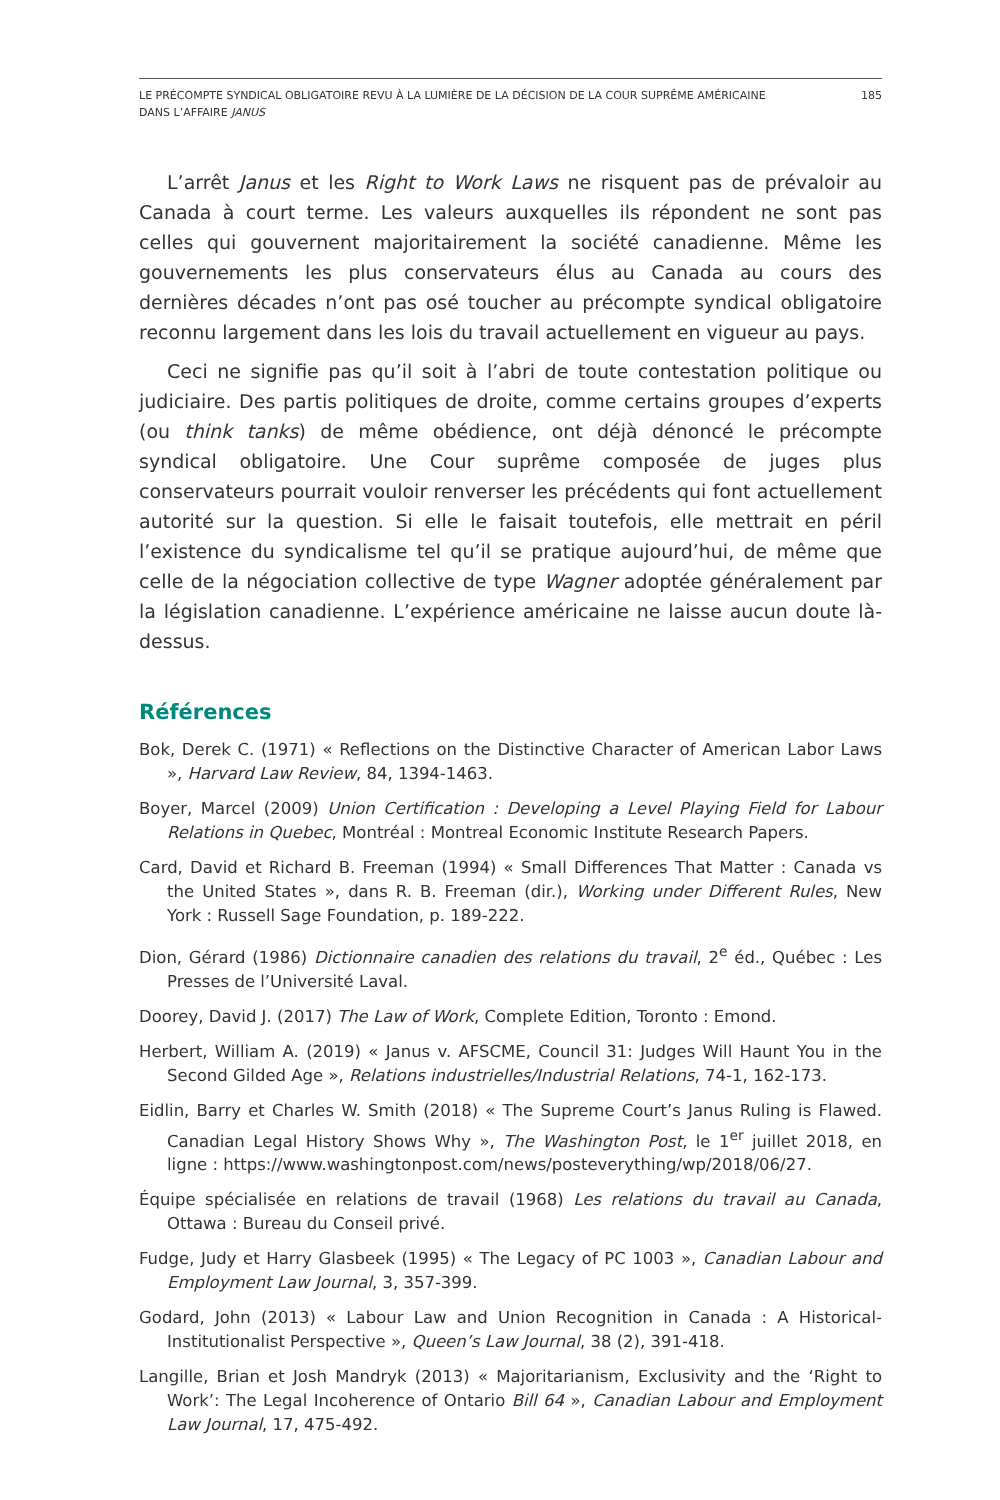LE PRÉCOMPTE SYNDICAL OBLIGATOIRE REVU À LA LUMIÈRE DE LA DÉCISION DE LA COUR SUPRÊME AMÉRICAINE
DANS L’AFFAIRE JANUS
185
L’arrêt Janus et les Right to Work Laws ne risquent pas de prévaloir au Canada à court terme. Les valeurs auxquelles ils répondent ne sont pas celles qui gouvernent majoritairement la société canadienne. Même les gouvernements les plus conservateurs élus au Canada au cours des dernières décades n’ont pas osé toucher au précompte syndical obligatoire reconnu largement dans les lois du travail actuellement en vigueur au pays.
Ceci ne signifie pas qu’il soit à l’abri de toute contestation politique ou judiciaire. Des partis politiques de droite, comme certains groupes d’experts (ou think tanks) de même obédience, ont déjà dénoncé le précompte syndical obligatoire. Une Cour suprême composée de juges plus conservateurs pourrait vouloir renverser les précédents qui font actuellement autorité sur la question. Si elle le faisait toutefois, elle mettrait en péril l’existence du syndicalisme tel qu’il se pratique aujourd’hui, de même que celle de la négociation collective de type Wagner adoptée généralement par la législation canadienne. L’expérience américaine ne laisse aucun doute là-dessus.
Références
Bok, Derek C. (1971) « Reflections on the Distinctive Character of American Labor Laws », Harvard Law Review, 84, 1394-1463.
Boyer, Marcel (2009) Union Certification : Developing a Level Playing Field for Labour Relations in Quebec, Montréal : Montreal Economic Institute Research Papers.
Card, David et Richard B. Freeman (1994) « Small Differences That Matter : Canada vs the United States », dans R. B. Freeman (dir.), Working under Different Rules, New York : Russell Sage Foundation, p. 189-222.
Dion, Gérard (1986) Dictionnaire canadien des relations du travail, 2<sup>e</sup> éd., Québec : Les Presses de l’Université Laval.
Doorey, David J. (2017) The Law of Work, Complete Edition, Toronto : Emond.
Herbert, William A. (2019) « Janus v. AFSCME, Council 31: Judges Will Haunt You in the Second Gilded Age », Relations industrielles/Industrial Relations, 74-1, 162-173.
Eidlin, Barry et Charles W. Smith (2018) « The Supreme Court’s Janus Ruling is Flawed. Canadian Legal History Shows Why », The Washington Post, le 1<sup>er</sup> juillet 2018, en ligne : https://www.washingtonpost.com/news/posteverything/wp/2018/06/27.
Équipe spécialisée en relations de travail (1968) Les relations du travail au Canada, Ottawa : Bureau du Conseil privé.
Fudge, Judy et Harry Glasbeek (1995) « The Legacy of PC 1003 », Canadian Labour and Employment Law Journal, 3, 357-399.
Godard, John (2013) « Labour Law and Union Recognition in Canada : A Historical-Institutionalist Perspective », Queen’s Law Journal, 38 (2), 391-418.
Langille, Brian et Josh Mandryk (2013) « Majoritarianism, Exclusivity and the ‘Right to Work’: The Legal Incoherence of Ontario Bill 64 », Canadian Labour and Employment Law Journal, 17, 475-492.